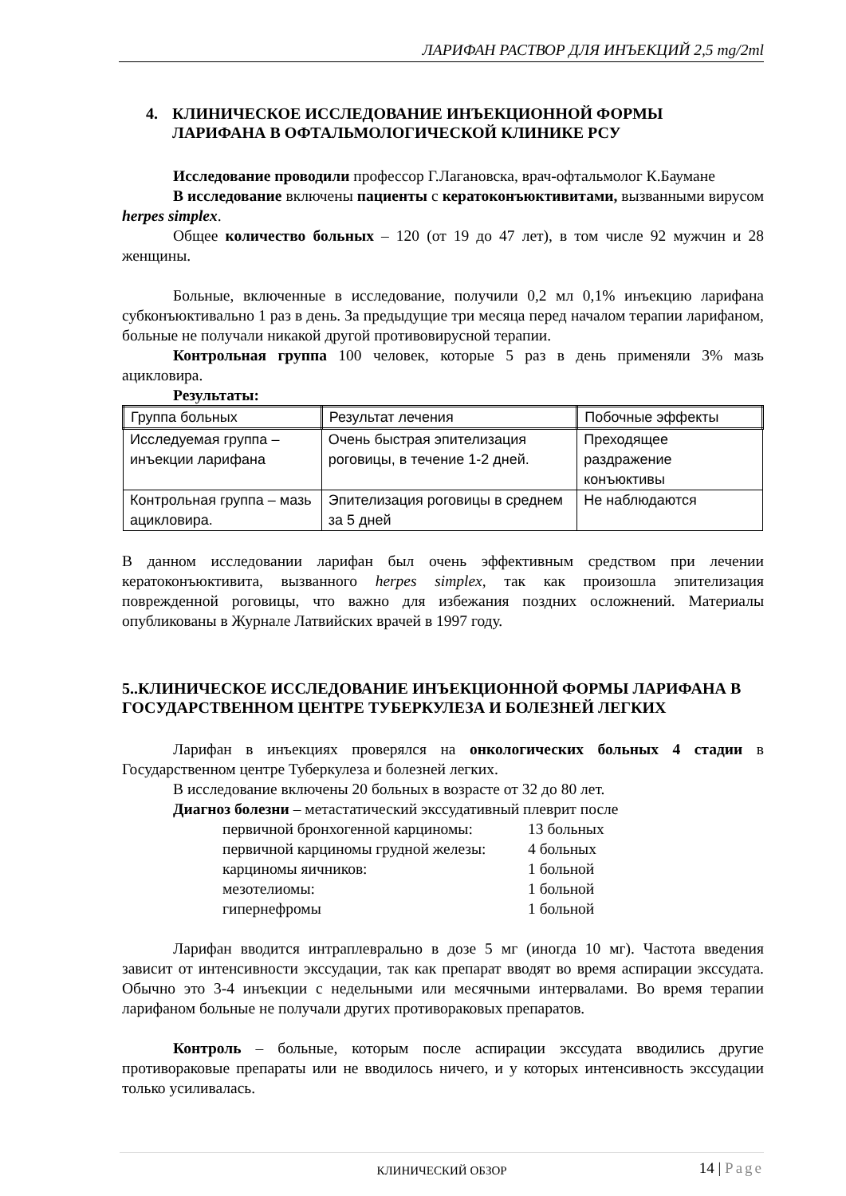ЛАРИФАН РАСТВОР ДЛЯ ИНЪЕКЦИЙ 2,5 mg/2ml
4. КЛИНИЧЕСКОЕ ИССЛЕДОВАНИЕ ИНЪЕКЦИОННОЙ ФОРМЫ
ЛАРИФАНА В ОФТАЛЬМОЛОГИЧЕСКОЙ КЛИНИКЕ РСУ
Исследование проводили профессор Г.Лагановска, врач-офтальмолог К.Бауманe
В исследование включены пациенты с кератоконъюктивитами, вызванными вирусом herpes simplex.
Общее количество больных – 120 (от 19 до 47 лет), в том числе 92 мужчин и 28 женщины.
Больные, включенные в исследование, получили 0,2 мл 0,1% инъекцию ларифана субконъюктивально 1 раз в день. За предыдущие три месяца перед началом терапии ларифаном, больные не получали никакой другой противовирусной терапии.
Контрольная группа 100 человек, которые 5 раз в день применяли 3% мазь ацикловира.
Результаты:
| Группа больных | Результат лечения | Побочные эффекты |
| --- | --- | --- |
| Исследуемая группа – инъекции ларифана | Очень быстрая эпителизация роговицы, в течение 1-2 дней. | Преходящее раздражение конъюктивы |
| Контрольная группа – мазь ацикловира. | Эпителизация роговицы в среднем за 5 дней | Не наблюдаются |
В данном исследовании ларифан был очень эффективным средством при лечении кератоконъюктивита, вызванного herpes simplex, так как произошла эпителизация поврежденной роговицы, что важно для избежания поздних осложнений. Материалы опубликованы в Журнале Латвийских врачей в 1997 году.
5..КЛИНИЧЕСКОЕ ИССЛЕДОВАНИЕ ИНЪЕКЦИОННОЙ ФОРМЫ ЛАРИФАНА В ГОСУДАРСТВЕННОМ ЦЕНТРЕ ТУБЕРКУЛЕЗА И БОЛЕЗНЕЙ ЛЕГКИХ
Ларифан в инъекциях проверялся на онкологических больных 4 стадии в Государственном центре Туберкулеза и болезней легких.
В исследование включены 20 больных в возрасте от 32 до 80 лет.
Диагноз болезни – метастатический экссудативный плеврит после
первичной бронхогенной карциномы: 13 больных
первичной карциномы грудной железы: 4 больных
карциномы яичников: 1 больной
мезотелиомы: 1 больной
гипернефромы 1 больной
Ларифан вводится интраплеврально в дозе 5 мг (иногда 10 мг). Частота введения зависит от интенсивности экссудации, так как препарат вводят во время аспирации экссудата. Обычно это 3-4 инъекции с недельными или месячными интервалами. Во время терапии ларифаном больные не получали других противораковых препаратов.
Контроль – больные, которым после аспирации экссудата вводились другие противораковые препараты или не вводилось ничего, и у которых интенсивность экссудации только усиливалась.
КЛИНИЧЕСКИЙ ОБЗОР 14 | Page